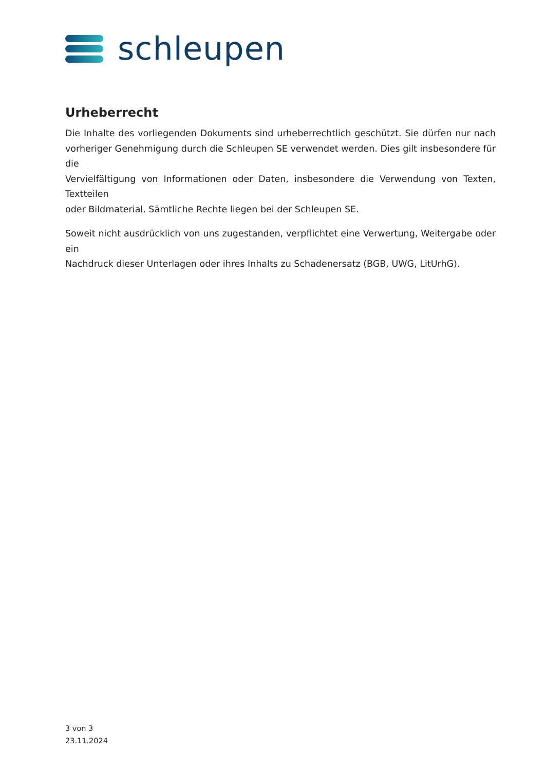schleupen
Urheberrecht
Die Inhalte des vorliegenden Dokuments sind urheberrechtlich geschützt. Sie dürfen nur nach vorheriger Genehmigung durch die Schleupen SE verwendet werden. Dies gilt insbesondere für die
Vervielfältigung von Informationen oder Daten, insbesondere die Verwendung von Texten, Textteilen
oder Bildmaterial. Sämtliche Rechte liegen bei der Schleupen SE.
Soweit nicht ausdrücklich von uns zugestanden, verpflichtet eine Verwertung, Weitergabe oder ein
Nachdruck dieser Unterlagen oder ihres Inhalts zu Schadenersatz (BGB, UWG, LitUrhG).
3 von 3
23.11.2024